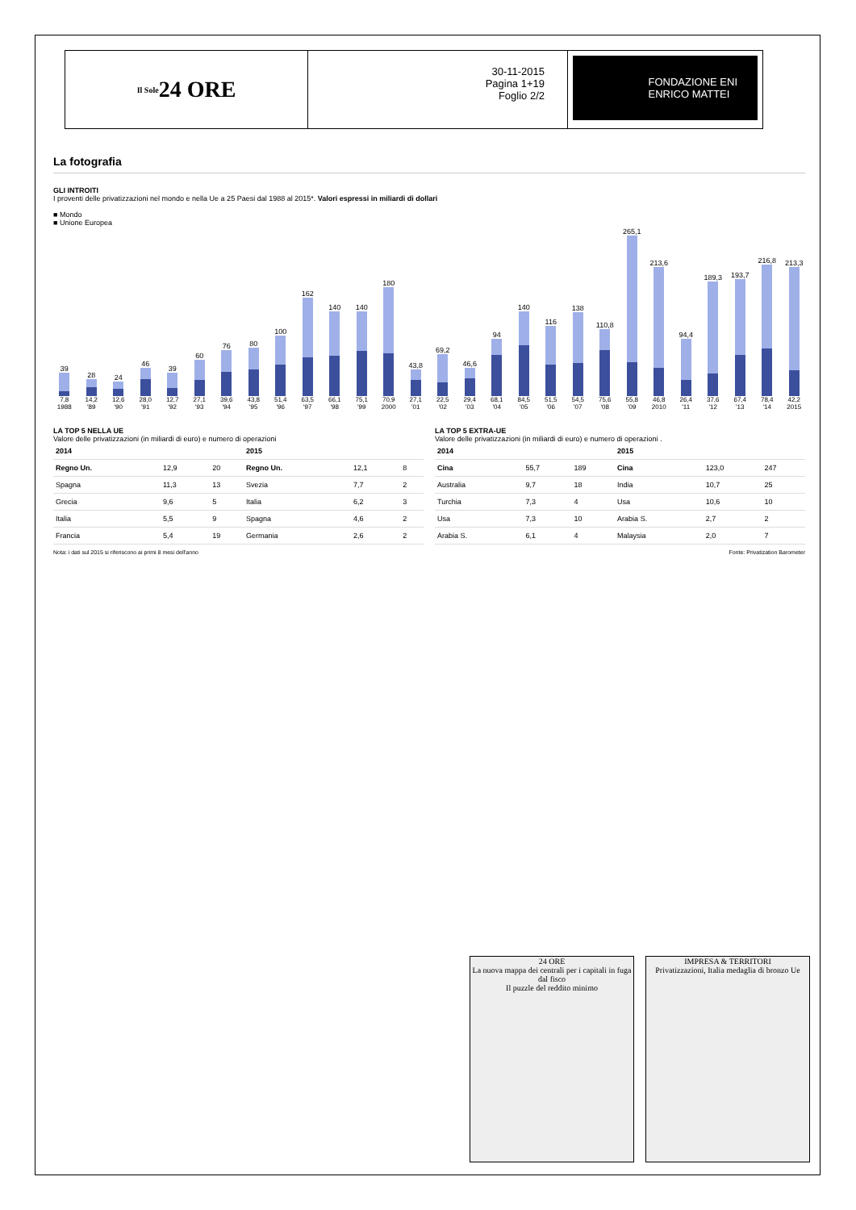Il Sole 24 ORE
30-11-2015
Pagina 1+19
Foglio 2/2
FONDAZIONE ENI
ENRICO MATTEI
La fotografia
GLI INTROITI
I proventi delle privatizzazioni nel mondo e nella Ue a 25 Paesi dal 1988 al 2015*. Valori espressi in miliardi di dollari
■ Mondo
■ Unione Europea
39
28
24
46
39
60
76
80
100
162
140
140
180
43,8
69,2
46,6
94
140
116
138
110,8
265,1
213,6
94,4
189,3
193,7
216,8
213,3
7,8 14,2 12,6 28,0 12,7 27,1 39,6 43,8 51,4 63,5 66,1 75,1 70,9 27,1 22,5 29,4 68,1 84,5 51,5 54,5 75,6 55,8 46,8 26,4 37,6 67,4 78,4 42,2
1988 '89 '90 '91 '92 '93 '94 '95 '96 '97 '98 '99 2000 '01 '02 '03 '04 '05 '06 '07 '08 '09 2010 '11 '12 '13 '14 2015
LA TOP 5 NELLA UE
Valore delle privatizzazioni (in miliardi di euro) e numero di operazioni
| 2014 | | | 2015 | | |
| --- | --- | --- | --- | --- | --- |
| Regno Un. | 12,9 | 20 | Regno Un. | 12,1 | 8 |
| Spagna | 11,3 | 13 | Svezia | 7,7 | 2 |
| Grecia | 9,6 | 5 | Italia | 6,2 | 3 |
| Italia | 5,5 | 9 | Spagna | 4,6 | 2 |
| Francia | 5,4 | 19 | Germania | 2,6 | 2 |
LA TOP 5 EXTRA-UE
Valore delle privatizzazioni (in miliardi di euro) e numero di operazioni .
| 2014 | | | 2015 | | |
| --- | --- | --- | --- | --- | --- |
| Cina | 55,7 | 189 | Cina | 123,0 | 247 |
| Australia | 9,7 | 18 | India | 10,7 | 25 |
| Turchia | 7,3 | 4 | Usa | 10,6 | 10 |
| Usa | 7,3 | 10 | Arabia S. | 2,7 | 2 |
| Arabia S. | 6,1 | 4 | Malaysia | 2,0 | 7 |
Nota: i dati sul 2015 si riferiscono ai primi 8 mesi dell'anno Fonte: Privatization Barometer
24 ORE
La nuova mappa dei centrali per i capitali in fuga dal fisco
Il puzzle del reddito minimo
IMPRESA & TERRITORI
Privatizzazioni, Italia medaglia di bronzo Ue